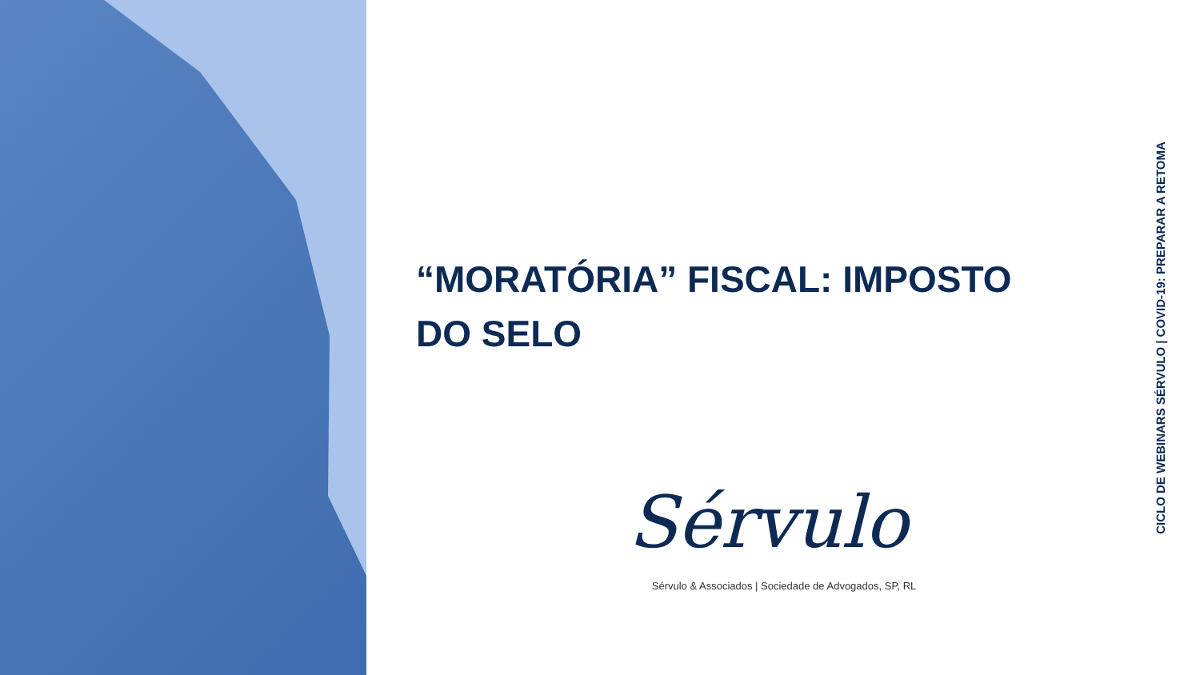“MORATÓRIA” FISCAL: IMPOSTO DO SELO
CICLO DE WEBINARS SÉRVULO | COVID-19: PREPARAR A RETOMA
Sérvulo
Sérvulo & Associados | Sociedade de Advogados, SP, RL